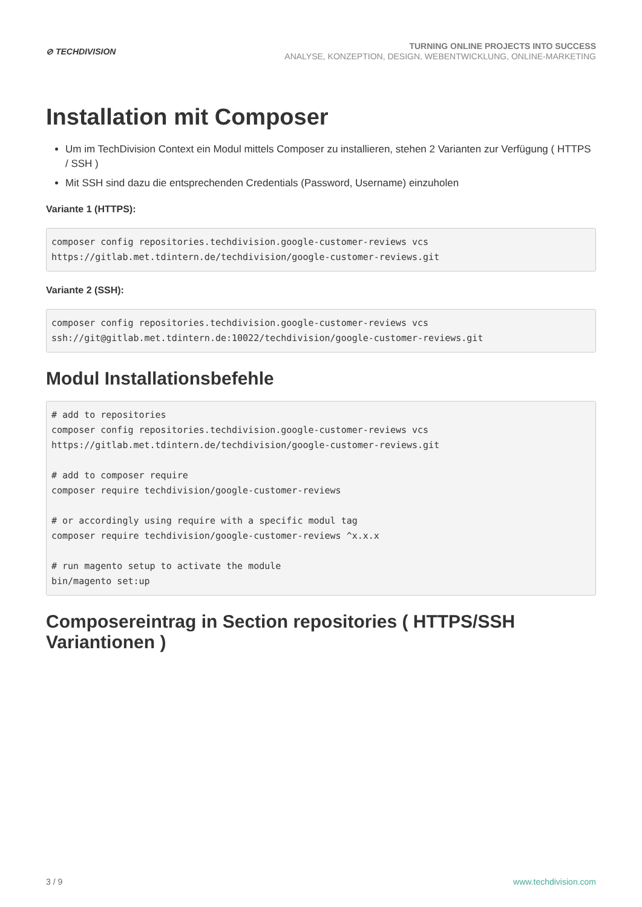⊘ TECHDIVISION
TURNING ONLINE PROJECTS INTO SUCCESS
ANALYSE, KONZEPTION, DESIGN, WEBENTWICKLUNG, ONLINE-MARKETING
Installation mit Composer
Um im TechDivision Context ein Modul mittels Composer zu installieren, stehen 2 Varianten zur Verfügung ( HTTPS / SSH )
Mit SSH sind dazu die entsprechenden Credentials (Password, Username) einzuholen
Variante 1 (HTTPS):
composer config repositories.techdivision.google-customer-reviews vcs
https://gitlab.met.tdintern.de/techdivision/google-customer-reviews.git
Variante 2 (SSH):
composer config repositories.techdivision.google-customer-reviews vcs
ssh://git@gitlab.met.tdintern.de:10022/techdivision/google-customer-reviews.git
Modul Installationsbefehle
# add to repositories
composer config repositories.techdivision.google-customer-reviews vcs
https://gitlab.met.tdintern.de/techdivision/google-customer-reviews.git

# add to composer require
composer require techdivision/google-customer-reviews

# or accordingly using require with a specific modul tag
composer require techdivision/google-customer-reviews ^x.x.x

# run magento setup to activate the module
bin/magento set:up
Composereintrag in Section repositories ( HTTPS/SSH Variantionen )
3 / 9 www.techdivision.com